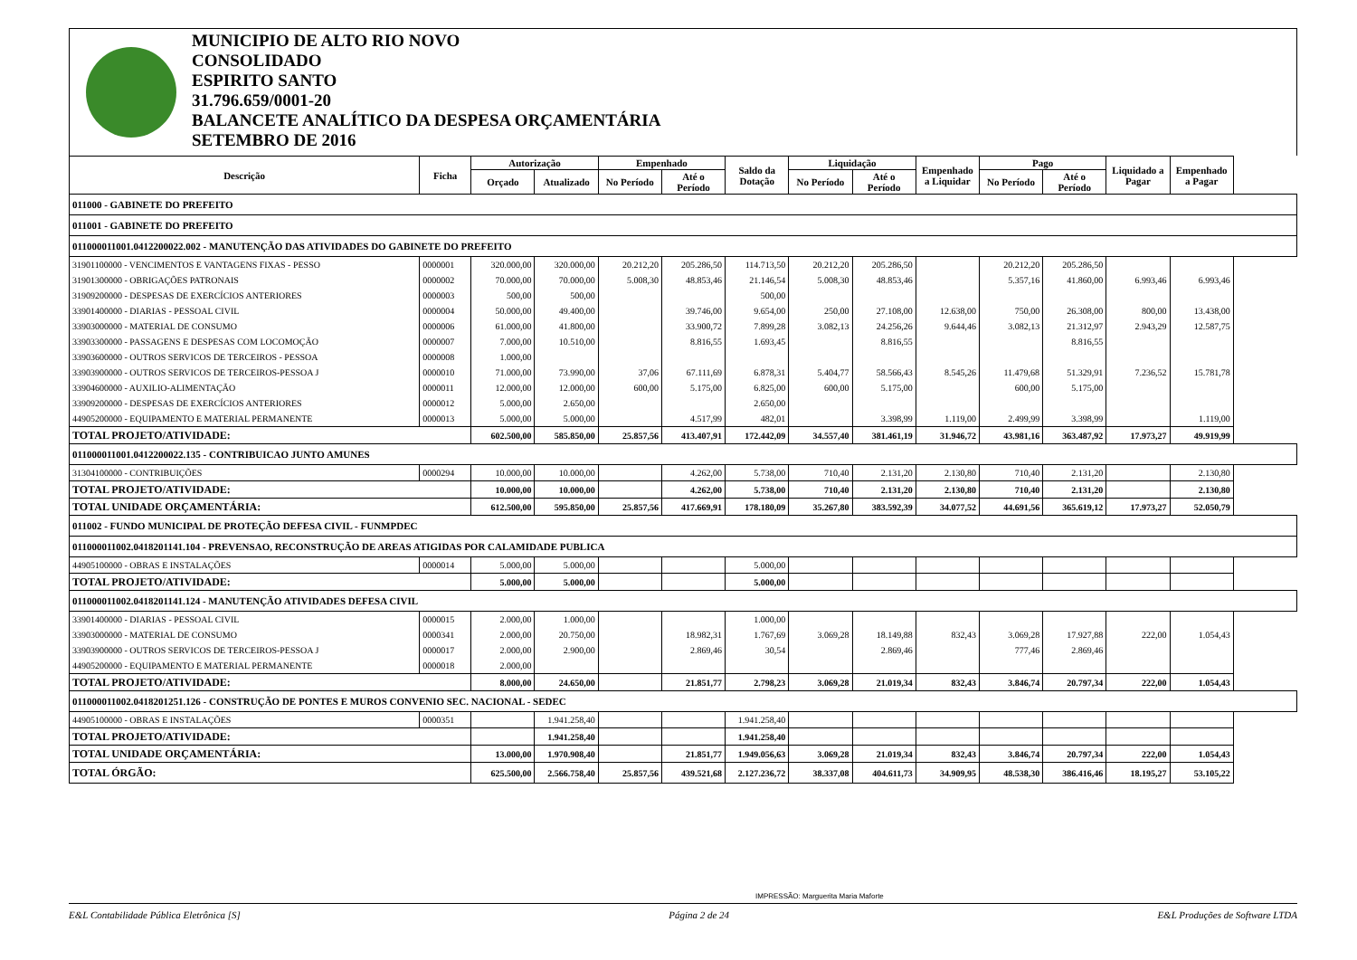MUNICIPIO DE ALTO RIO NOVO
CONSOLIDADO
ESPIRITO SANTO
31.796.659/0001-20
BALANCETE ANALÍTICO DA DESPESA ORÇAMENTÁRIA
SETEMBRO DE 2016
| Descrição | Ficha | Autorização | | Empenhado | | Saldo da Dotação | Liquidação | | Empenhado a Liquidar | Pago | | Liquidado a Pagar | Empenhado a Pagar |
| --- | --- | --- | --- | --- | --- | --- | --- | --- | --- | --- | --- | --- | --- |
| | | Orçado | Atualizado | No Período | Até o Período | | No Período | Até o Período | | No Período | Até o Período | | |
| 011000 - GABINETE DO PREFEITO | | | | | | | | | | | | | |
| 011001 - GABINETE DO PREFEITO | | | | | | | | | | | | | |
| 011000011001.0412200022.002 - MANUTENÇÃO DAS ATIVIDADES DO GABINETE DO PREFEITO | | | | | | | | | | | | | |
| 31901100000 - VENCIMENTOS E VANTAGENS FIXAS - PESSO | 0000001 | 320.000,00 | 320.000,00 | 20.212,20 | 205.286,50 | 114.713,50 | 20.212,20 | 205.286,50 | | 20.212,20 | 205.286,50 | | |
| 31901300000 - OBRIGAÇÕES PATRONAIS | 0000002 | 70.000,00 | 70.000,00 | 5.008,30 | 48.853,46 | 21.146,54 | 5.008,30 | 48.853,46 | | 5.357,16 | 41.860,00 | 6.993,46 | 6.993,46 |
| 31909200000 - DESPESAS DE EXERCÍCIOS ANTERIORES | 0000003 | 500,00 | 500,00 | | | 500,00 | | | | | | | |
| 33901400000 - DIARIAS - PESSOAL CIVIL | 0000004 | 50.000,00 | 49.400,00 | | 39.746,00 | 9.654,00 | 250,00 | 27.108,00 | 12.638,00 | 750,00 | 26.308,00 | 800,00 | 13.438,00 |
| 33903000000 - MATERIAL DE CONSUMO | 0000006 | 61.000,00 | 41.800,00 | | 33.900,72 | 7.899,28 | 3.082,13 | 24.256,26 | 9.644,46 | 3.082,13 | 21.312,97 | 2.943,29 | 12.587,75 |
| 33903300000 - PASSAGENS E DESPESAS COM LOCOMOÇÃO | 0000007 | 7.000,00 | 10.510,00 | | 8.816,55 | 1.693,45 | | 8.816,55 | | | 8.816,55 | | |
| 33903600000 - OUTROS SERVICOS DE TERCEIROS - PESSOA | 0000008 | 1.000,00 | | | | | | | | | | | |
| 33903900000 - OUTROS SERVICOS DE TERCEIROS-PESSOA J | 0000010 | 71.000,00 | 73.990,00 | 37,06 | 67.111,69 | 6.878,31 | 5.404,77 | 58.566,43 | 8.545,26 | 11.479,68 | 51.329,91 | 7.236,52 | 15.781,78 |
| 33904600000 - AUXILIO-ALIMENTAÇÃO | 0000011 | 12.000,00 | 12.000,00 | 600,00 | 5.175,00 | 6.825,00 | 600,00 | 5.175,00 | | 600,00 | 5.175,00 | | |
| 33909200000 - DESPESAS DE EXERCÍCIOS ANTERIORES | 0000012 | 5.000,00 | 2.650,00 | | | 2.650,00 | | | | | | | |
| 44905200000 - EQUIPAMENTO E MATERIAL PERMANENTE | 0000013 | 5.000,00 | 5.000,00 | | 4.517,99 | 482,01 | | 3.398,99 | 1.119,00 | 2.499,99 | 3.398,99 | | 1.119,00 |
| TOTAL PROJETO/ATIVIDADE: | | 602.500,00 | 585.850,00 | 25.857,56 | 413.407,91 | 172.442,09 | 34.557,40 | 381.461,19 | 31.946,72 | 43.981,16 | 363.487,92 | 17.973,27 | 49.919,99 |
| 011000011001.0412200022.135 - CONTRIBUICAO JUNTO AMUNES | | | | | | | | | | | | | |
| 31304100000 - CONTRIBUIÇÕES | 0000294 | 10.000,00 | 10.000,00 | | 4.262,00 | 5.738,00 | 710,40 | 2.131,20 | 2.130,80 | 710,40 | 2.131,20 | | 2.130,80 |
| TOTAL PROJETO/ATIVIDADE: | | 10.000,00 | 10.000,00 | | 4.262,00 | 5.738,00 | 710,40 | 2.131,20 | 2.130,80 | 710,40 | 2.131,20 | | 2.130,80 |
| TOTAL UNIDADE ORÇAMENTÁRIA: | | 612.500,00 | 595.850,00 | 25.857,56 | 417.669,91 | 178.180,09 | 35.267,80 | 383.592,39 | 34.077,52 | 44.691,56 | 365.619,12 | 17.973,27 | 52.050,79 |
| 011002 - FUNDO MUNICIPAL DE PROTEÇÃO DEFESA CIVIL - FUNMPDEC | | | | | | | | | | | | | |
| 011000011002.0418201141.104 - PREVENSAO, RECONSTRUÇÃO DE AREAS ATIGIDAS POR CALAMIDADE PUBLICA | | | | | | | | | | | | | |
| 44905100000 - OBRAS E INSTALAÇÕES | 0000014 | 5.000,00 | 5.000,00 | | | 5.000,00 | | | | | | | |
| TOTAL PROJETO/ATIVIDADE: | | 5.000,00 | 5.000,00 | | | 5.000,00 | | | | | | | |
| 011000011002.0418201141.124 - MANUTENÇÃO ATIVIDADES DEFESA CIVIL | | | | | | | | | | | | | |
| 33901400000 - DIARIAS - PESSOAL CIVIL | 0000015 | 2.000,00 | 1.000,00 | | | 1.000,00 | | | | | | | |
| 33903000000 - MATERIAL DE CONSUMO | 0000341 | 2.000,00 | 20.750,00 | | 18.982,31 | 1.767,69 | 3.069,28 | 18.149,88 | 832,43 | 3.069,28 | 17.927,88 | 222,00 | 1.054,43 |
| 33903900000 - OUTROS SERVICOS DE TERCEIROS-PESSOA J | 0000017 | 2.000,00 | 2.900,00 | | 2.869,46 | 30,54 | | 2.869,46 | | 777,46 | 2.869,46 | | |
| 44905200000 - EQUIPAMENTO E MATERIAL PERMANENTE | 0000018 | 2.000,00 | | | | | | | | | | | |
| TOTAL PROJETO/ATIVIDADE: | | 8.000,00 | 24.650,00 | | 21.851,77 | 2.798,23 | 3.069,28 | 21.019,34 | 832,43 | 3.846,74 | 20.797,34 | 222,00 | 1.054,43 |
| 011000011002.0418201251.126 - CONSTRUÇÃO DE PONTES E MUROS CONVENIO SEC. NACIONAL - SEDEC | | | | | | | | | | | | | |
| 44905100000 - OBRAS E INSTALAÇÕES | 0000351 | | 1.941.258,40 | | | 1.941.258,40 | | | | | | | |
| TOTAL PROJETO/ATIVIDADE: | | | 1.941.258,40 | | | 1.941.258,40 | | | | | | | |
| TOTAL UNIDADE ORÇAMENTÁRIA: | | 13.000,00 | 1.970.908,40 | | 21.851,77 | 1.949.056,63 | 3.069,28 | 21.019,34 | 832,43 | 3.846,74 | 20.797,34 | 222,00 | 1.054,43 |
| TOTAL ÓRGÃO: | | 625.500,00 | 2.566.758,40 | 25.857,56 | 439.521,68 | 2.127.236,72 | 38.337,08 | 404.611,73 | 34.909,95 | 48.538,30 | 386.416,46 | 18.195,27 | 53.105,22 |
IMPRESSÃO: Marguerita Maria Maforte
E&L Contabilidade Pública Eletrônica [S] Página 2 de 24 E&L Produções de Software LTDA